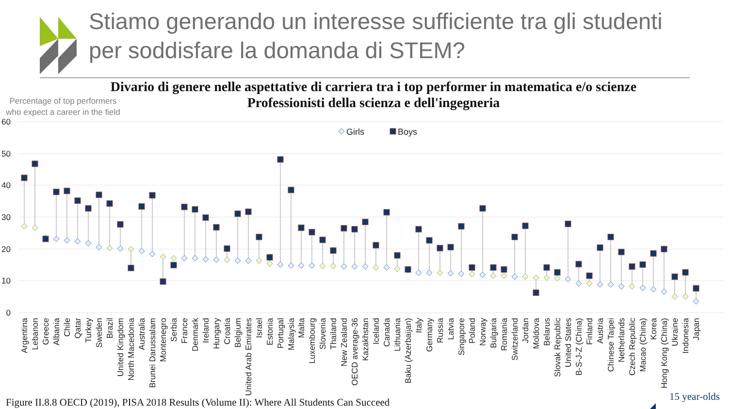Stiamo generando un interesse sufficiente tra gli studenti
per soddisfare la domanda di STEM?
Divario di genere nelle aspettative di carriera tra i top performer in matematica e/o scienze
Professionisti della scienza e dell'ingegneria
Percentage of top performers who expect a career in the field
60
50
40
30
20
10
0
Girls
Boys
Argentina
Lebanon
Greece
Albania
Chile
Qatar
Turkey
Sweden
Brazil
United Kingdom
North Macedonia
Australia
Brunei Darussalam
Montenegro
Serbia
France
Denmark
Ireland
Hungary
Croatia
Belgium
United Arab Emirates
Israel
Estonia
Portugal
Malaysia
Malta
Luxembourg
Slovenia
Thailand
New Zealand
OECD average-36
Kazakhstan
Iceland
Canada
Lithuania
Baku (Azerbaijan)
Italy
Germany
Russia
Latvia
Singapore
Poland
Norway
Bulgaria
Romania
Switzerland
Jordan
Moldova
Belarus
Slovak Republic
United States
B-S-J-Z (China)
Finland
Austria
Chinese Taipei
Netherlands
Czech Republic
Macao (China)
Korea
Hong Kong (China)
Ukraine
Indonesia
Japan
Figure II.8.8 OECD (2019), PISA 2018 Results (Volume II): Where All Students Can Succeed
15 year-olds